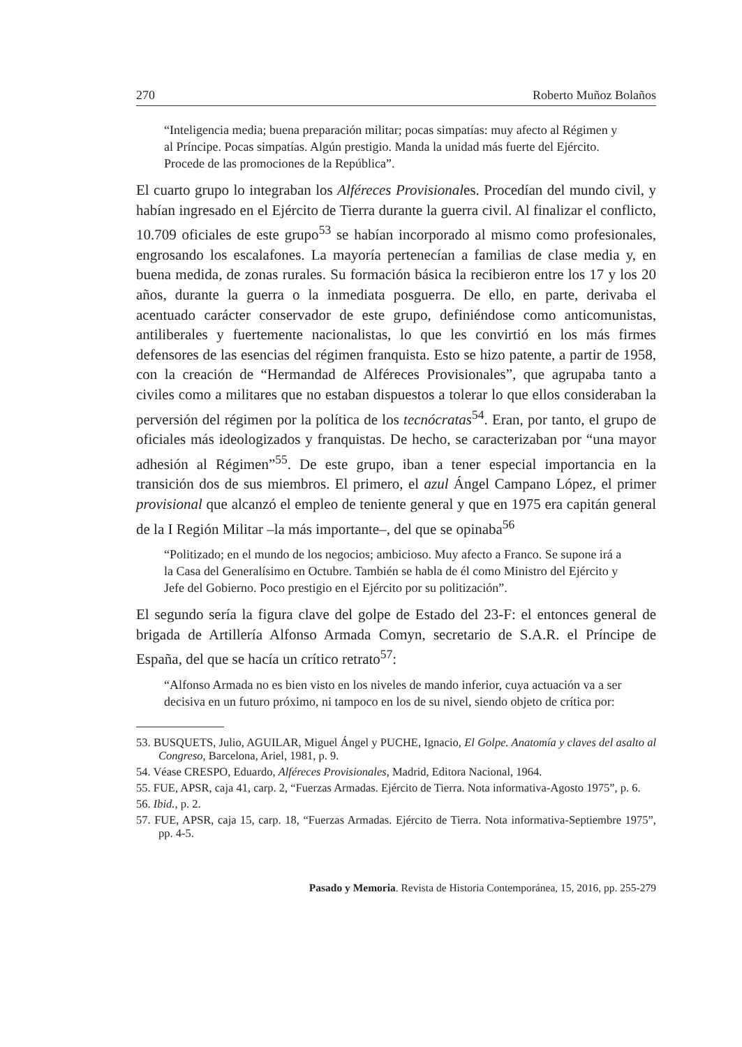270 Roberto Muñoz Bolaños
“Inteligencia media; buena preparación militar; pocas simpatías: muy afecto al Régimen y al Príncipe. Pocas simpatías. Algún prestigio. Manda la unidad más fuerte del Ejército. Procede de las promociones de la República”.
El cuarto grupo lo integraban los Alféreces Provisionales. Procedían del mundo civil, y habían ingresado en el Ejército de Tierra durante la guerra civil. Al finalizar el conflicto, 10.709 oficiales de este grupo<sup>53</sup> se habían incorporado al mismo como profesionales, engrosando los escalafones. La mayoría pertenecían a familias de clase media y, en buena medida, de zonas rurales. Su formación básica la recibieron entre los 17 y los 20 años, durante la guerra o la inmediata posguerra. De ello, en parte, derivaba el acentuado carácter conservador de este grupo, definiéndose como anticomunistas, antiliberales y fuertemente nacionalistas, lo que les convirtió en los más firmes defensores de las esencias del régimen franquista. Esto se hizo patente, a partir de 1958, con la creación de “Hermandad de Alféreces Provisionales”, que agrupaba tanto a civiles como a militares que no estaban dispuestos a tolerar lo que ellos consideraban la perversión del régimen por la política de los tecnócratas<sup>54</sup>. Eran, por tanto, el grupo de oficiales más ideologizados y franquistas. De hecho, se caracterizaban por “una mayor adhesión al Régimen”<sup>55</sup>. De este grupo, iban a tener especial importancia en la transición dos de sus miembros. El primero, el azul Ángel Campano López, el primer provisional que alcanzó el empleo de teniente general y que en 1975 era capitán general de la I Región Militar –la más importante–, del que se opinaba<sup>56</sup>
“Politizado; en el mundo de los negocios; ambicioso. Muy afecto a Franco. Se supone irá a la Casa del Generalísimo en Octubre. También se habla de él como Ministro del Ejército y Jefe del Gobierno. Poco prestigio en el Ejército por su politización”.
El segundo sería la figura clave del golpe de Estado del 23-F: el entonces general de brigada de Artillería Alfonso Armada Comyn, secretario de S.A.R. el Príncipe de España, del que se hacía un crítico retrato<sup>57</sup>:
“Alfonso Armada no es bien visto en los niveles de mando inferior, cuya actuación va a ser decisiva en un futuro próximo, ni tampoco en los de su nivel, siendo objeto de crítica por:
53. BUSQUETS, Julio, AGUILAR, Miguel Ángel y PUCHE, Ignacio, El Golpe. Anatomía y claves del asalto al Congreso, Barcelona, Ariel, 1981, p. 9.
54. Véase CRESPO, Eduardo, Alféreces Provisionales, Madrid, Editora Nacional, 1964.
55. FUE, APSR, caja 41, carp. 2, “Fuerzas Armadas. Ejército de Tierra. Nota informativa-Agosto 1975”, p. 6.
56. Ibid., p. 2.
57. FUE, APSR, caja 15, carp. 18, “Fuerzas Armadas. Ejército de Tierra. Nota informativa-Septiembre 1975”, pp. 4-5.
Pasado y Memoria. Revista de Historia Contemporánea, 15, 2016, pp. 255-279